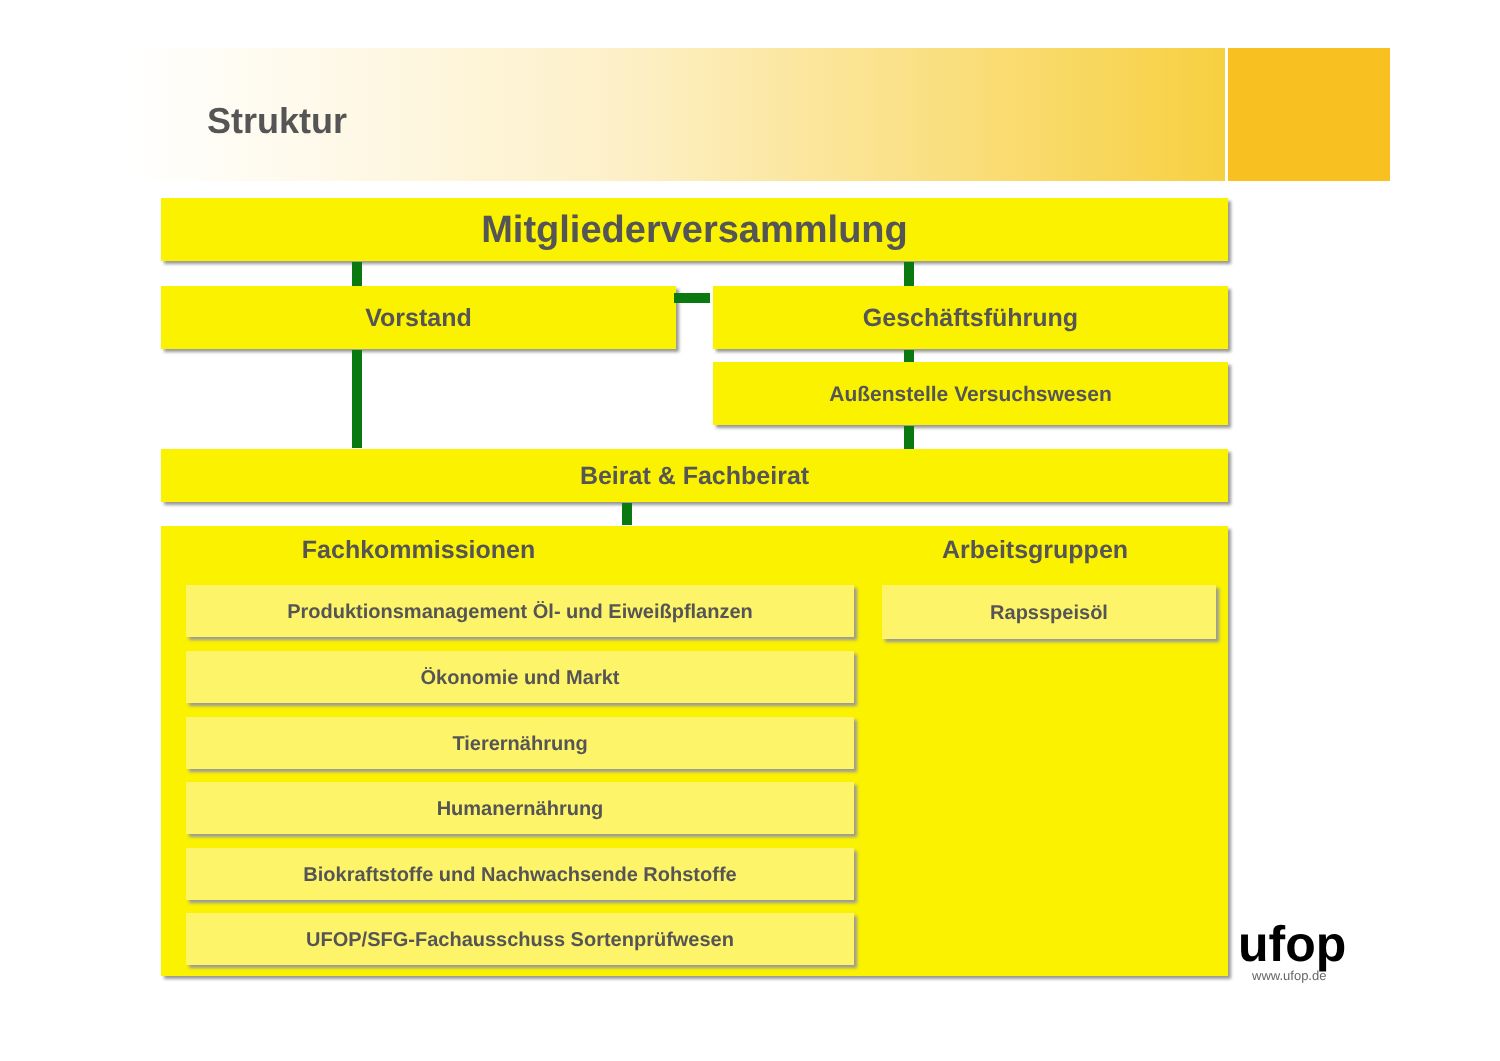Struktur
Mitgliederversammlung
Vorstand Geschäftsführung
Außenstelle Versuchswesen
Beirat & Fachbeirat
Fachkommissionen Arbeitsgruppen
Produktionsmanagement Öl- und Eiweißpflanzen Rapsspeisöl
Ökonomie und Markt
Tierernährung
Humanernährung
Biokraftstoffe und Nachwachsende Rohstoffe
UFOP/SFG-Fachausschuss Sortenprüfwesen ufop
www.ufop.de